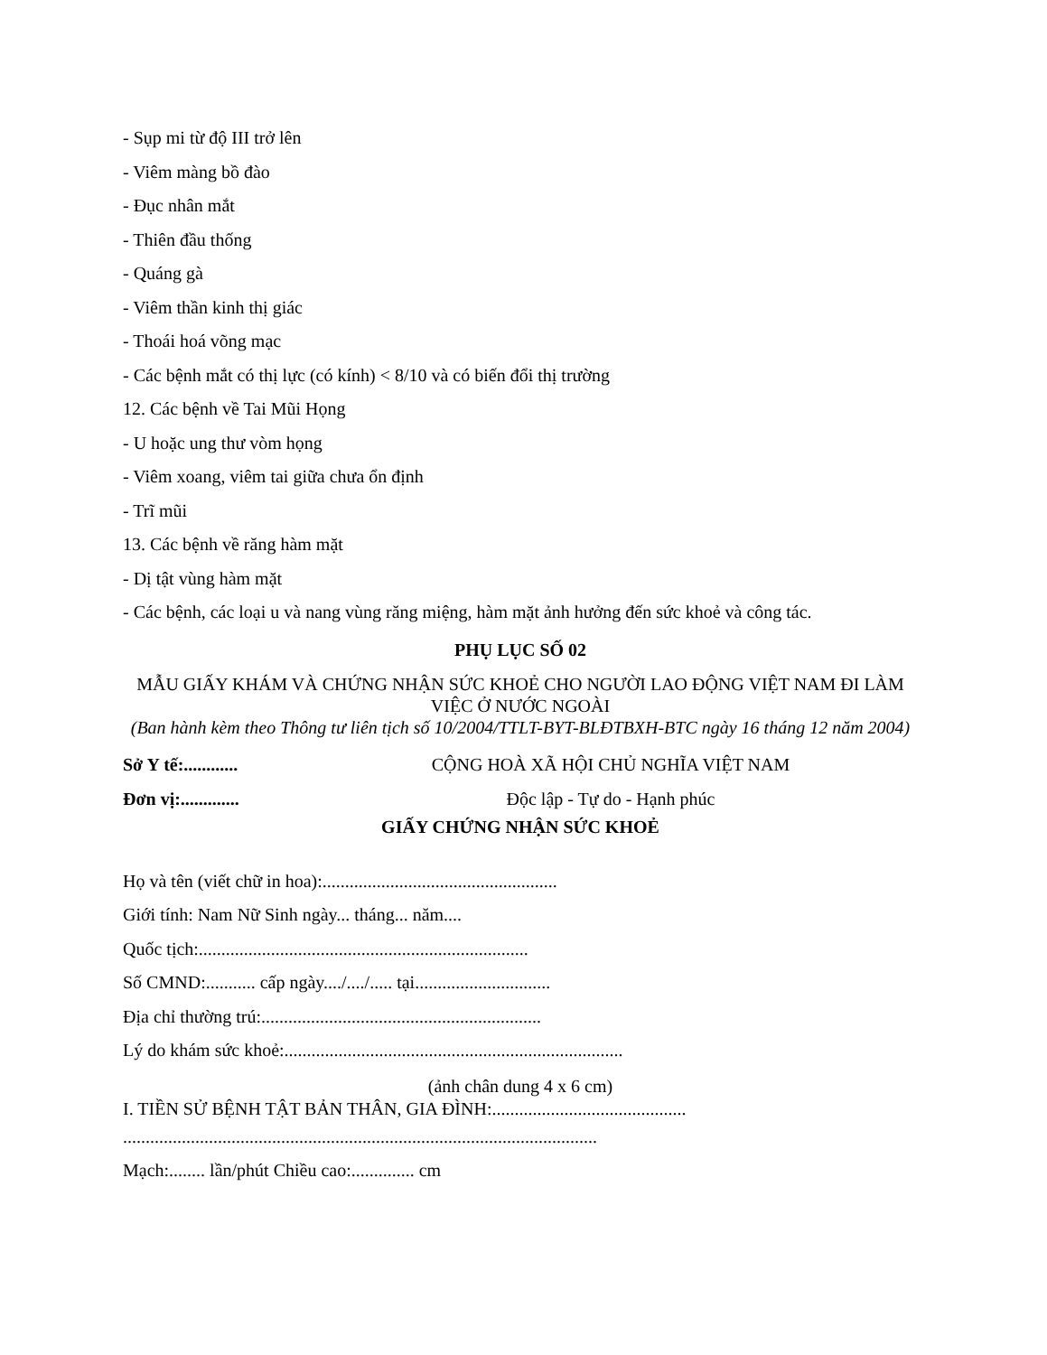- Sụp mi từ độ III trở lên
- Viêm màng bồ đào
- Đục nhân mắt
- Thiên đầu thống
- Quáng gà
- Viêm thần kinh thị giác
- Thoái hoá võng mạc
- Các bệnh mắt có thị lực (có kính) < 8/10 và có biến đổi thị trường
12. Các bệnh về Tai Mũi Họng
- U hoặc ung thư vòm họng
- Viêm xoang, viêm tai giữa chưa ổn định
- Trĩ mũi
13. Các bệnh về răng hàm mặt
- Dị tật vùng hàm mặt
- Các bệnh, các loại u và nang vùng răng miệng, hàm mặt ảnh hưởng đến sức khoẻ và công tác.
PHỤ LỤC SỐ 02
MẪU GIẤY KHÁM VÀ CHỨNG NHẬN SỨC KHOẺ CHO NGƯỜI LAO ĐỘNG VIỆT NAM ĐI LÀM VIỆC Ở NƯỚC NGOÀI
(Ban hành kèm theo Thông tư liên tịch số 10/2004/TTLT-BYT-BLĐTBXH-BTC ngày 16 tháng 12 năm 2004)
Sở Y tế:............ CỘNG HOÀ XÃ HỘI CHỦ NGHĨA VIỆT NAM
Đơn vị:............. Độc lập - Tự do - Hạnh phúc
GIẤY CHỨNG NHẬN SỨC KHOẺ
Họ và tên (viết chữ in hoa):....................................................
Giới tính: Nam Nữ Sinh ngày... tháng... năm....
Quốc tịch:.........................................................................
Số CMND:........... cấp ngày..../..../..... tại..............................
Địa chỉ thường trú:..............................................................
Lý do khám sức khoẻ:...........................................................................
(ảnh chân dung 4 x 6 cm)
I. TIỀN SỬ BỆNH TẬT BẢN THÂN, GIA ĐÌNH:...........................................
.........................................................................................................
Mạch:........ lần/phút Chiều cao:.............. cm